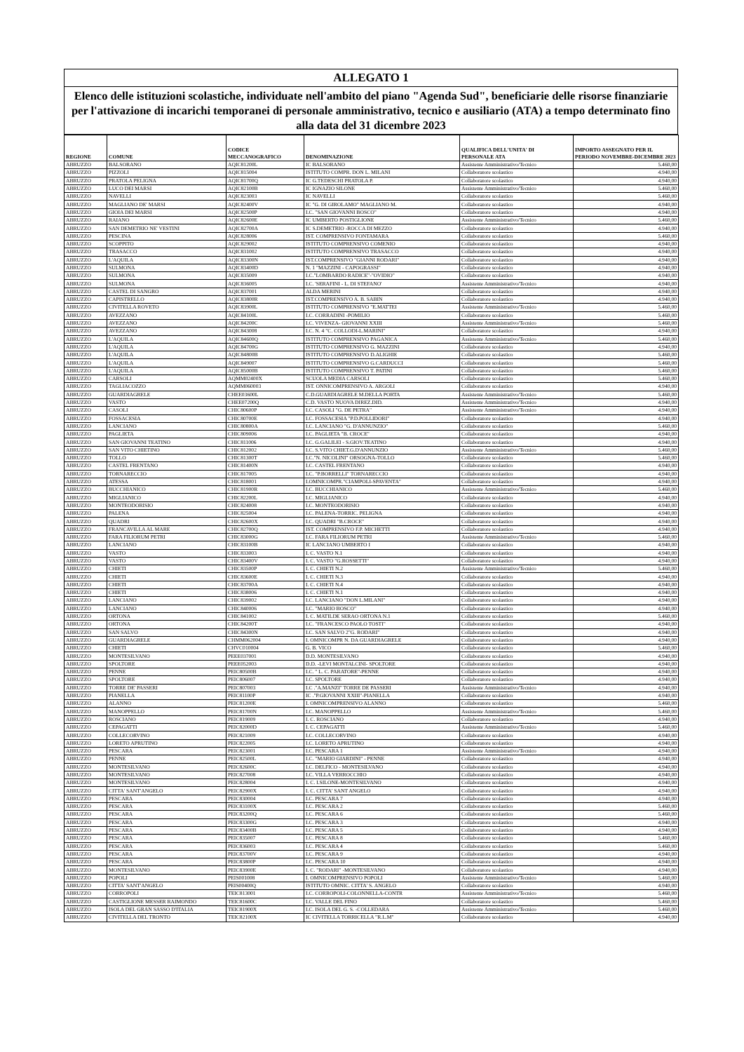ALLEGATO 1
Elenco delle istituzioni scolastiche, individuate nell'ambito del piano "Agenda Sud", beneficiarie delle risorse finanziarie per l'attivazione di incarichi temporanei di personale amministrativo, tecnico e ausiliario (ATA) a tempo determinato fino alla data del 31 dicembre 2023
| REGIONE | COMUNE | CODICE MECCANOGRAFICO | DENOMINAZIONE | QUALIFICA DELL'UNITA' DI PERSONALE ATA | IMPORTO ASSEGNATO PER IL PERIODO NOVEMBRE-DICEMBRE 2023 |
| --- | --- | --- | --- | --- | --- |
| ABRUZZO | BALSORANO | AQIC81200L | IC BALSORANO | Assistente Amministrativo/Tecnico | 5.460,00 |
| ABRUZZO | PIZZOLI | AQIC815004 | ISTITUTO COMPR. DON L. MILANI | Collaboratore scolastico | 4.940,00 |
| ABRUZZO | PRATOLA PELIGNA | AQIC81700Q | IC G.TEDESCHI PRATOLA P. | Collaboratore scolastico | 4.940,00 |
| ABRUZZO | LUCO DEI MARSI | AQIC82100B | IC IGNAZIO SILONE | Assistente Amministrativo/Tecnico | 5.460,00 |
| ABRUZZO | NAVELLI | AQIC823003 | IC NAVELLI | Collaboratore scolastico | 5.460,00 |
| ABRUZZO | MAGLIANO DE' MARSI | AQIC82400V | IC "G. DI GIROLAMO" MAGLIANO M. | Collaboratore scolastico | 4.940,00 |
| ABRUZZO | GIOIA DEI MARSI | AQIC82500P | I.C. "SAN GIOVANNI BOSCO" | Collaboratore scolastico | 4.940,00 |
| ABRUZZO | RAIANO | AQIC82600E | IC UMBERTO POSTIGLIONE | Assistente Amministrativo/Tecnico | 5.460,00 |
| ABRUZZO | SAN DEMETRIO NE' VESTINI | AQIC82700A | IC S.DEMETRIO -ROCCA DI MEZZO | Collaboratore scolastico | 4.940,00 |
| ABRUZZO | PESCINA | AQIC828006 | IST. COMPRENSIVO FONTAMARA | Collaboratore scolastico | 5.460,00 |
| ABRUZZO | SCOPPITO | AQIC829002 | ISTITUTO COMPRENSIVO COMENIO | Collaboratore scolastico | 4.940,00 |
| ABRUZZO | TRASACCO | AQIC831002 | ISTITUTO COMPRENSIVO TRASACCO | Collaboratore scolastico | 4.940,00 |
| ABRUZZO | L'AQUILA | AQIC83300N | IST.COMPRENSIVO "GIANNI RODARI" | Collaboratore scolastico | 4.940,00 |
| ABRUZZO | SULMONA | AQIC83400D | N. 1 "MAZZINI - CAPOGRASSI" | Collaboratore scolastico | 4.940,00 |
| ABRUZZO | SULMONA | AQIC835009 | I.C."LOMBARDO RADICE"-"OVIDIO" | Collaboratore scolastico | 4.940,00 |
| ABRUZZO | SULMONA | AQIC836005 | I.C. 'SERAFINI - L. DI STEFANO' | Assistente Amministrativo/Tecnico | 4.940,00 |
| ABRUZZO | CASTEL DI SANGRO | AQIC837001 | ALDA MERINI | Collaboratore scolastico | 4.940,00 |
| ABRUZZO | CAPISTRELLO | AQIC83800R | IST.COMPRENSIVO A. B. SABIN | Collaboratore scolastico | 4.940,00 |
| ABRUZZO | CIVITELLA ROVETO | AQIC83900L | ISTITUTO COMPRENSIVO "E.MATTEI | Assistente Amministrativo/Tecnico | 5.460,00 |
| ABRUZZO | AVEZZANO | AQIC84100L | I.C. CORRADINI -POMILIO | Collaboratore scolastico | 5.460,00 |
| ABRUZZO | AVEZZANO | AQIC84200C | I.C. VIVENZA- GIOVANNI XXIII | Assistente Amministrativo/Tecnico | 5.460,00 |
| ABRUZZO | AVEZZANO | AQIC843008 | I.C. N. 4 "C. COLLODI-L.MARINI" | Collaboratore scolastico | 4.940,00 |
| ABRUZZO | L'AQUILA | AQIC84600Q | ISTITUTO COMPRENSIVO PAGANICA | Assistente Amministrativo/Tecnico | 5.460,00 |
| ABRUZZO | L'AQUILA | AQIC84700G | ISTITUTO COMPRENSIVO G. MAZZINI | Collaboratore scolastico | 4.940,00 |
| ABRUZZO | L'AQUILA | AQIC84800B | ISTITUTO COMPRENSIVO D.ALIGHIE | Collaboratore scolastico | 5.460,00 |
| ABRUZZO | L'AQUILA | AQIC849007 | ISTITUTO COMPRENSIVO G.CARDUCCI | Collaboratore scolastico | 5.460,00 |
| ABRUZZO | L'AQUILA | AQIC85000B | ISTITUTO COMPRENSIVO T. PATINI | Collaboratore scolastico | 5.460,00 |
| ABRUZZO | CARSOLI | AQMM02400X | SCUOLA MEDIA CARSOLI | Collaboratore scolastico | 5.460,00 |
| ABRUZZO | TAGLIACOZZO | AQMM060003 | IST. ONNICOMPRENSIVO A. ARGOLI | Collaboratore scolastico | 4.940,00 |
| ABRUZZO | GUARDIAGRELE | CHEE03600L | C.D.GUARDIAGRELE M.DELLA PORTA | Assistente Amministrativo/Tecnico | 5.460,00 |
| ABRUZZO | VASTO | CHEE07200Q | C.D. VASTO NUOVA DIREZ.DID. | Assistente Amministrativo/Tecnico | 4.940,00 |
| ABRUZZO | CASOLI | CHIC80600P | I.C. CASOLI "G. DE PETRA" | Assistente Amministrativo/Tecnico | 4.940,00 |
| ABRUZZO | FOSSACESIA | CHIC80700E | I.C. FOSSACESIA "P.D.POLLIDORI" | Collaboratore scolastico | 4.940,00 |
| ABRUZZO | LANCIANO | CHIC80800A | I.C. LANCIANO "G. D'ANNUNZIO" | Collaboratore scolastico | 5.460,00 |
| ABRUZZO | PAGLIETA | CHIC809006 | I.C. PAGLIETA "B. CROCE" | Collaboratore scolastico | 4.940,00 |
| ABRUZZO | SAN GIOVANNI TEATINO | CHIC811006 | I.C. G.GALILEI - S.GIOV.TEATINO | Collaboratore scolastico | 4.940,00 |
| ABRUZZO | SAN VITO CHIETINO | CHIC812002 | I.C. S.VITO CHIET.G.D'ANNUNZIO | Assistente Amministrativo/Tecnico | 5.460,00 |
| ABRUZZO | TOLLO | CHIC81300T | I.C."N. NICOLINI" ORSOGNA-TOLLO | Collaboratore scolastico | 5.460,00 |
| ABRUZZO | CASTEL FRENTANO | CHIC81400N | I.C. CASTEL FRENTANO | Collaboratore scolastico | 4.940,00 |
| ABRUZZO | TORNARECCIO | CHIC817005 | I.C. "P.BORRELLI" TORNARECCIO | Collaboratore scolastico | 4.940,00 |
| ABRUZZO | ATESSA | CHIC818001 | I.OMNICOMPR."CIAMPOLI-SPAVENTA" | Collaboratore scolastico | 4.940,00 |
| ABRUZZO | BUCCHIANICO | CHIC81900R | I.C. BUCCHIANICO | Assistente Amministrativo/Tecnico | 5.460,00 |
| ABRUZZO | MIGLIANICO | CHIC82200L | I.C. MIGLIANICO | Collaboratore scolastico | 4.940,00 |
| ABRUZZO | MONTEODORISIO | CHIC824008 | I.C. MONTEODORISIO | Collaboratore scolastico | 4.940,00 |
| ABRUZZO | PALENA | CHIC825004 | I.C. PALENA-TORRIC. PELIGNA | Collaboratore scolastico | 4.940,00 |
| ABRUZZO | QUADRI | CHIC82600X | I.C. QUADRI "B.CROCE" | Collaboratore scolastico | 4.940,00 |
| ABRUZZO | FRANCAVILLA AL MARE | CHIC82700Q | IST. COMPRENSIVO F.P. MICHETTI | Collaboratore scolastico | 4.940,00 |
| ABRUZZO | FARA FILIORUM PETRI | CHIC83000G | I.C. FARA FILIORUM PETRI | Assistente Amministrativo/Tecnico | 5.460,00 |
| ABRUZZO | LANCIANO | CHIC83100B | IC LANCIANO UMBERTO I | Collaboratore scolastico | 4.940,00 |
| ABRUZZO | VASTO | CHIC833003 | I. C. VASTO N.1 | Collaboratore scolastico | 4.940,00 |
| ABRUZZO | VASTO | CHIC83400V | I. C. VASTO "G.ROSSETTI" | Collaboratore scolastico | 4.940,00 |
| ABRUZZO | CHIETI | CHIC83500P | I. C. CHIETI N.2 | Assistente Amministrativo/Tecnico | 5.460,00 |
| ABRUZZO | CHIETI | CHIC83600E | I. C. CHIETI N.3 | Collaboratore scolastico | 4.940,00 |
| ABRUZZO | CHIETI | CHIC83700A | I. C. CHIETI N.4 | Collaboratore scolastico | 4.940,00 |
| ABRUZZO | CHIETI | CHIC838006 | I. C. CHIETI N.1 | Collaboratore scolastico | 4.940,00 |
| ABRUZZO | LANCIANO | CHIC839002 | I.C. LANCIANO "DON L.MILANI" | Collaboratore scolastico | 4.940,00 |
| ABRUZZO | LANCIANO | CHIC840006 | I.C. "MARIO BOSCO" | Collaboratore scolastico | 4.940,00 |
| ABRUZZO | ORTONA | CHIC841002 | I. C. MATILDE SERAO ORTONA N.1 | Collaboratore scolastico | 5.460,00 |
| ABRUZZO | ORTONA | CHIC84200T | I.C. "FRANCESCO PAOLO TOSTI" | Collaboratore scolastico | 4.940,00 |
| ABRUZZO | SAN SALVO | CHIC84300N | I.C. SAN SALVO 2"G. RODARI" | Collaboratore scolastico | 4.940,00 |
| ABRUZZO | GUARDIAGRELE | CHMM062004 | I. OMNICOMPR N. DA GUARDIAGRELE | Collaboratore scolastico | 4.940,00 |
| ABRUZZO | CHIETI | CHVC010004 | G. B. VICO | Collaboratore scolastico | 5.460,00 |
| ABRUZZO | MONTESILVANO | PEEE037001 | D.D. MONTESILVANO | Collaboratore scolastico | 4.940,00 |
| ABRUZZO | SPOLTORE | PEEE052003 | D.D. -LEVI MONTALCINI- SPOLTORE | Collaboratore scolastico | 4.940,00 |
| ABRUZZO | PENNE | PEIC80500B | I.C. " L. C. PARATORE"-PENNE | Collaboratore scolastico | 4.940,00 |
| ABRUZZO | SPOLTORE | PEIC806007 | I.C. SPOLTORE | Collaboratore scolastico | 4.940,00 |
| ABRUZZO | TORRE DE' PASSERI | PEIC807003 | I.C ."A.MANZI" TORRE DE PASSERI | Assistente Amministrativo/Tecnico | 4.940,00 |
| ABRUZZO | PIANELLA | PEIC81100P | IC ."P.GIOVANNI XXIII"-PIANELLA | Collaboratore scolastico | 4.940,00 |
| ABRUZZO | ALANNO | PEIC81200E | I. OMNICOMPRENSIVO ALANNO | Collaboratore scolastico | 5.460,00 |
| ABRUZZO | MANOPPELLO | PEIC81700N | I.C. MANOPPELLO | Assistente Amministrativo/Tecnico | 5.460,00 |
| ABRUZZO | ROSCIANO | PEIC819009 | I. C. ROSCIANO | Collaboratore scolastico | 4.940,00 |
| ABRUZZO | CEPAGATTI | PEIC82000D | I. C. CEPAGATTI | Assistente Amministrativo/Tecnico | 5.460,00 |
| ABRUZZO | COLLECORVINO | PEIC821009 | I.C. COLLECORVINO | Collaboratore scolastico | 4.940,00 |
| ABRUZZO | LORETO APRUTINO | PEIC822005 | I.C. LORETO APRUTINO | Collaboratore scolastico | 4.940,00 |
| ABRUZZO | PESCARA | PEIC823001 | I.C. PESCARA 1 | Assistente Amministrativo/Tecnico | 4.940,00 |
| ABRUZZO | PENNE | PEIC82500L | I.C. "MARIO GIARDINI" - PENNE | Collaboratore scolastico | 4.940,00 |
| ABRUZZO | MONTESILVANO | PEIC82600C | I.C. DELFICO - MONTESILVANO | Collaboratore scolastico | 4.940,00 |
| ABRUZZO | MONTESILVANO | PEIC827008 | I.C. VILLA VERROCCHIO | Collaboratore scolastico | 4.940,00 |
| ABRUZZO | MONTESILVANO | PEIC828004 | I. C. I.SILONE-MONTESILVANO | Collaboratore scolastico | 4.940,00 |
| ABRUZZO | CITTA' SANT'ANGELO | PEIC82900X | I. C. CITTA' SANT ANGELO | Collaboratore scolastico | 4.940,00 |
| ABRUZZO | PESCARA | PEIC830004 | I.C. PESCARA 7 | Collaboratore scolastico | 4.940,00 |
| ABRUZZO | PESCARA | PEIC83100X | I.C. PESCARA 2 | Collaboratore scolastico | 5.460,00 |
| ABRUZZO | PESCARA | PEIC83200Q | I.C. PESCARA 6 | Collaboratore scolastico | 5.460,00 |
| ABRUZZO | PESCARA | PEIC83300G | I.C. PESCARA 3 | Collaboratore scolastico | 4.940,00 |
| ABRUZZO | PESCARA | PEIC83400B | I.C. PESCARA 5 | Collaboratore scolastico | 4.940,00 |
| ABRUZZO | PESCARA | PEIC835007 | I.C. PESCARA 8 | Collaboratore scolastico | 5.460,00 |
| ABRUZZO | PESCARA | PEIC836003 | I.C. PESCARA 4 | Collaboratore scolastico | 5.460,00 |
| ABRUZZO | PESCARA | PEIC83700V | I.C. PESCARA 9 | Collaboratore scolastico | 4.940,00 |
| ABRUZZO | PESCARA | PEIC83800P | I.C. PESCARA 10 | Collaboratore scolastico | 4.940,00 |
| ABRUZZO | MONTESILVANO | PEIC83900E | I. C. "RODARI" -MONTESILVANO | Collaboratore scolastico | 4.940,00 |
| ABRUZZO | POPOLI | PEIS001008 | I. OMNICOMPRENSIVO POPOLI | Assistente Amministrativo/Tecnico | 5.460,00 |
| ABRUZZO | CITTA' SANT'ANGELO | PEIS00400Q | ISTITUTO OMNIC. CITTA' S. ANGELO | Collaboratore scolastico | 4.940,00 |
| ABRUZZO | CORROPOLI | TEIC813001 | I.C. CORROPOLI-COLONNELLA-CONTR | Assistente Amministrativo/Tecnico | 5.460,00 |
| ABRUZZO | CASTIGLIONE MESSER RAIMONDO | TEIC81600C | I.C. VALLE DEL FINO | Collaboratore scolastico | 5.460,00 |
| ABRUZZO | ISOLA DEL GRAN SASSO D'ITALIA | TEIC81900X | I.C. ISOLA DEL G. S. -COLLEDARA | Assistente Amministrativo/Tecnico | 5.460,00 |
| ABRUZZO | CIVITELLA DEL TRONTO | TEIC82100X | IC CIVITELLA TORRICELLA "R.L.M" | Collaboratore scolastico | 4.940,00 |